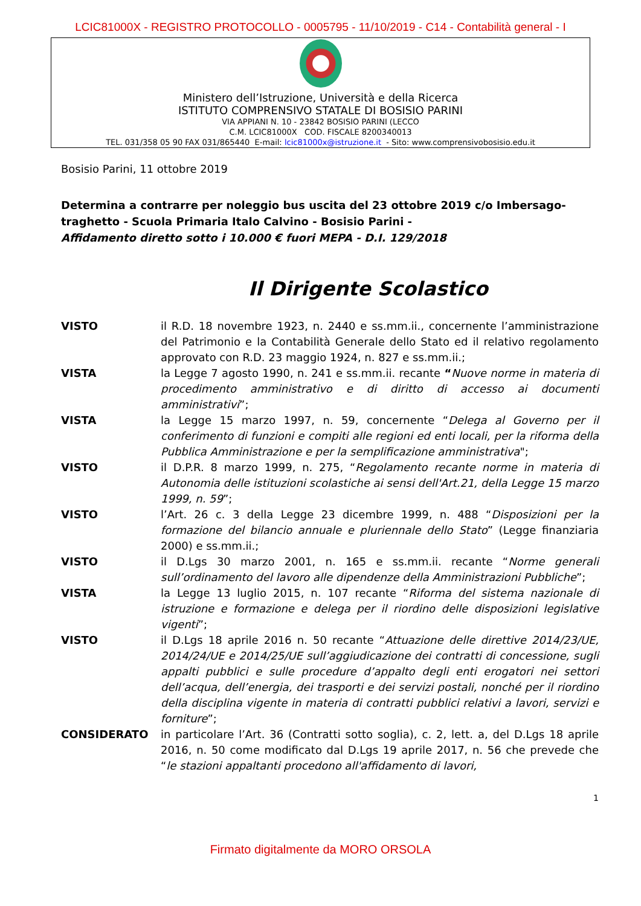LCIC81000X - REGISTRO PROTOCOLLO - 0005795 - 11/10/2019 - C14 - Contabilità general - I
Ministero dell’Istruzione, Università e della Ricerca
ISTITUTO COMPRENSIVO STATALE DI BOSISIO PARINI
VIA APPIANI N. 10 - 23842 BOSISIO PARINI (LECCO
C.M. LCIC81000X COD. FISCALE 8200340013
TEL. 031/358 05 90 FAX 031/865440 E-mail: lcic81000x@istruzione.it - Sito: www.comprensivobosisio.edu.it
Bosisio Parini, 11 ottobre 2019
Determina a contrarre per noleggio bus uscita del 23 ottobre 2019 c/o Imbersago- traghetto - Scuola Primaria Italo Calvino - Bosisio Parini -
Affidamento diretto sotto i 10.000 € fuori MEPA - D.I. 129/2018
Il Dirigente Scolastico
VISTO il R.D. 18 novembre 1923, n. 2440 e ss.mm.ii., concernente l’amministrazione del Patrimonio e la Contabilità Generale dello Stato ed il relativo regolamento approvato con R.D. 23 maggio 1924, n. 827 e ss.mm.ii.;
VISTA la Legge 7 agosto 1990, n. 241 e ss.mm.ii. recante “Nuove norme in materia di procedimento amministrativo e di diritto di accesso ai documenti amministrativi”;
VISTA la Legge 15 marzo 1997, n. 59, concernente “Delega al Governo per il conferimento di funzioni e compiti alle regioni ed enti locali, per la riforma della Pubblica Amministrazione e per la semplificazione amministrativa";
VISTO il D.P.R. 8 marzo 1999, n. 275, “Regolamento recante norme in materia di Autonomia delle istituzioni scolastiche ai sensi dell'Art.21, della Legge 15 marzo 1999, n. 59”;
VISTO l’Art. 26 c. 3 della Legge 23 dicembre 1999, n. 488 “Disposizioni per la formazione del bilancio annuale e pluriennale dello Stato” (Legge finanziaria 2000) e ss.mm.ii.;
VISTO il D.Lgs 30 marzo 2001, n. 165 e ss.mm.ii. recante “Norme generali sull’ordinamento del lavoro alle dipendenze della Amministrazioni Pubbliche”;
VISTA la Legge 13 luglio 2015, n. 107 recante “Riforma del sistema nazionale di istruzione e formazione e delega per il riordino delle disposizioni legislative vigenti”;
VISTO il D.Lgs 18 aprile 2016 n. 50 recante “Attuazione delle direttive 2014/23/UE, 2014/24/UE e 2014/25/UE sull’aggiudicazione dei contratti di concessione, sugli appalti pubblici e sulle procedure d’appalto degli enti erogatori nei settori dell’acqua, dell’energia, dei trasporti e dei servizi postali, nonché per il riordino della disciplina vigente in materia di contratti pubblici relativi a lavori, servizi e forniture”;
CONSIDERATO in particolare l’Art. 36 (Contratti sotto soglia), c. 2, lett. a, del D.Lgs 18 aprile 2016, n. 50 come modificato dal D.Lgs 19 aprile 2017, n. 56 che prevede che “le stazioni appaltanti procedono all'affidamento di lavori,
1
Firmato digitalmente da MORO ORSOLA